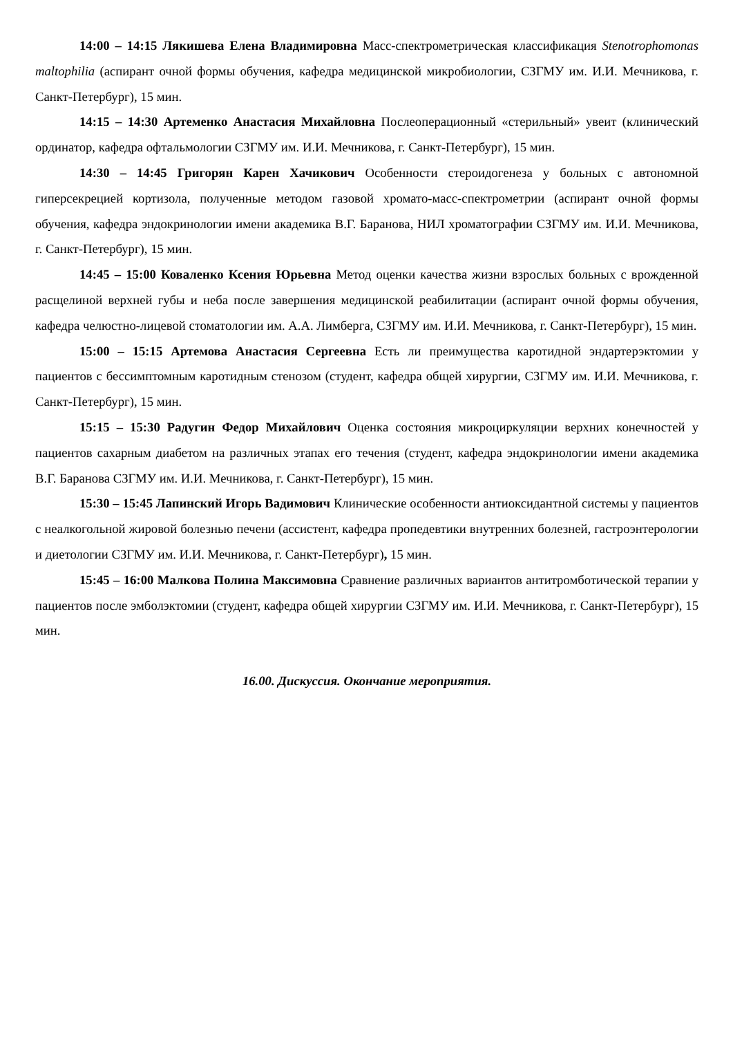14:00 – 14:15 Лякишева Елена Владимировна Масс-спектрометрическая классификация Stenotrophomonas maltophilia (аспирант очной формы обучения, кафедра медицинской микробиологии, СЗГМУ им. И.И. Мечникова, г. Санкт-Петербург), 15 мин.
14:15 – 14:30 Артеменко Анастасия Михайловна Послеоперационный «стерильный» увеит (клинический ординатор, кафедра офтальмологии СЗГМУ им. И.И. Мечникова, г. Санкт-Петербург), 15 мин.
14:30 – 14:45 Григорян Карен Хачикович Особенности стероидогенеза у больных с автономной гиперсекрецией кортизола, полученные методом газовой хромато-масс-спектрометрии (аспирант очной формы обучения, кафедра эндокринологии имени академика В.Г. Баранова, НИЛ хроматографии СЗГМУ им. И.И. Мечникова, г. Санкт-Петербург), 15 мин.
14:45 – 15:00 Коваленко Ксения Юрьевна Метод оценки качества жизни взрослых больных с врожденной расщелиной верхней губы и неба после завершения медицинской реабилитации (аспирант очной формы обучения, кафедра челюстно-лицевой стоматологии им. А.А. Лимберга, СЗГМУ им. И.И. Мечникова, г. Санкт-Петербург), 15 мин.
15:00 – 15:15 Артемова Анастасия Сергеевна Есть ли преимущества каротидной эндартерэктомии у пациентов с бессимптомным каротидным стенозом (студент, кафедра общей хирургии, СЗГМУ им. И.И. Мечникова, г. Санкт-Петербург), 15 мин.
15:15 – 15:30 Радугин Федор Михайлович Оценка состояния микроциркуляции верхних конечностей у пациентов сахарным диабетом на различных этапах его течения (студент, кафедра эндокринологии имени академика В.Г. Баранова СЗГМУ им. И.И. Мечникова, г. Санкт-Петербург), 15 мин.
15:30 – 15:45 Лапинский Игорь Вадимович Клинические особенности антиоксидантной системы у пациентов с неалкогольной жировой болезнью печени (ассистент, кафедра пропедевтики внутренних болезней, гастроэнтерологии и диетологии СЗГМУ им. И.И. Мечникова, г. Санкт-Петербург), 15 мин.
15:45 – 16:00 Малкова Полина Максимовна Сравнение различных вариантов антитромботической терапии у пациентов после эмболэктомии (студент, кафедра общей хирургии СЗГМУ им. И.И. Мечникова, г. Санкт-Петербург), 15 мин.
16.00. Дискуссия. Окончание мероприятия.